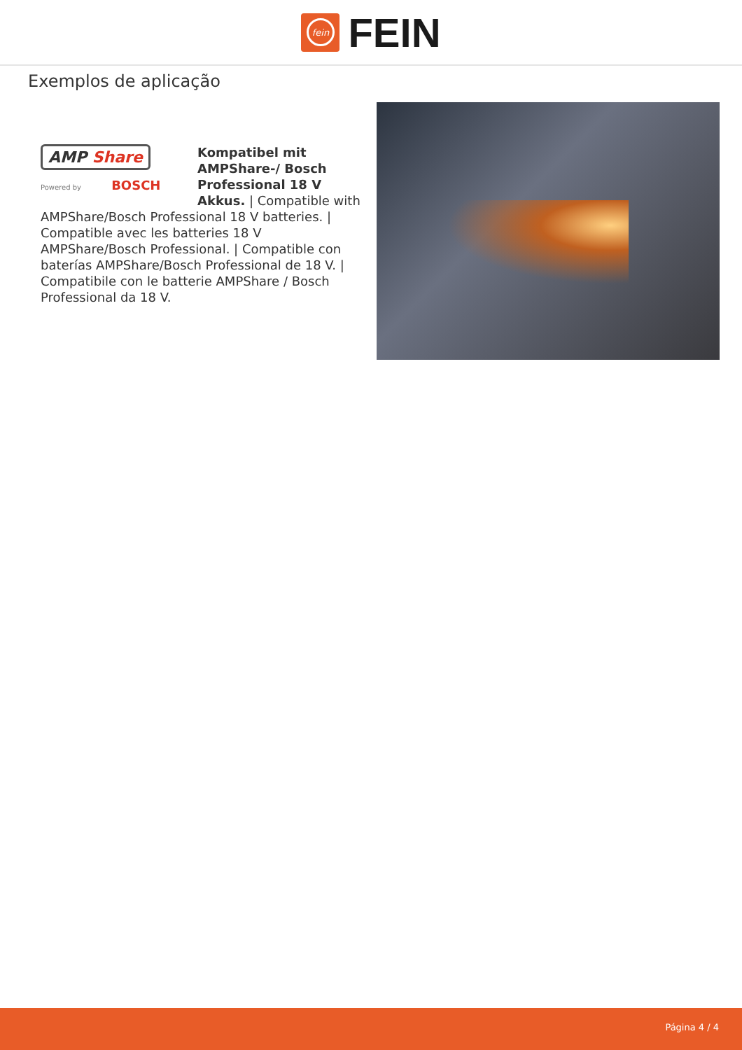fein
FEIN
Exemplos de aplicação
AMP Share
Powered by BOSCH
Kompatibel mit AMPShare-/ Bosch Professional 18 V Akkus. | Compatible with AMPShare/Bosch Professional 18 V batteries. | Compatible avec les batteries 18 V AMPShare/Bosch Professional. | Compatible con baterías AMPShare/Bosch Professional de 18 V. | Compatibile con le batterie AMPShare / Bosch Professional da 18 V.
Página 4 / 4